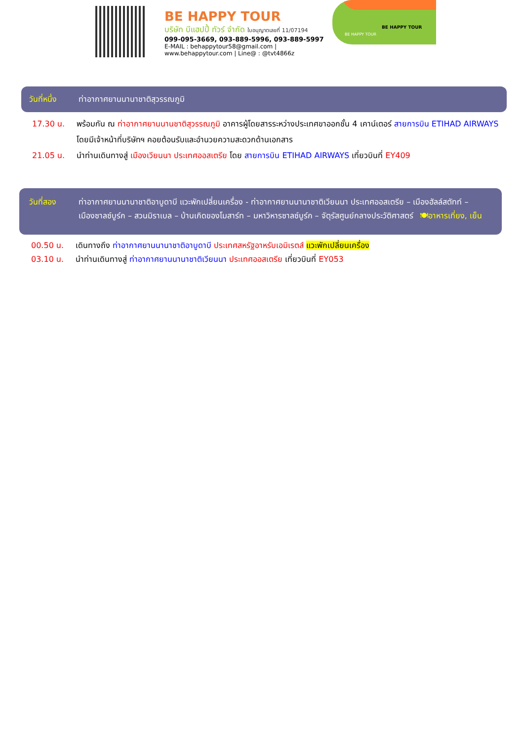BE HAPPY TOUR
บริษัท บีแฮปปี้ ทัวร์ จำกัด ใบอนุญาตเลขที่ 11/07194
099-095-3669, 093-889-5996, 093-889-5997
E-MAIL : behappytour58@gmail.com | www.behappytour.com | Line@ : @tvt4866z
BE HAPPY TOUR
BE HAPPY TOUR
วันที่หนึ่ง ท่าอากาศยานนานาชาติสุวรรณภูมิ
17.30 น. พร้อมกัน ณ ท่าอากาศยานนานชาติสุวรรณภูมิ อาคารผู้โดยสารระหว่างประเทศขาออกชั้น 4 เคาน์เตอร์ สายการบิน ETIHAD AIRWAYS โดยมีเจ้าหน้าที่บริษัทฯ คอยต้อนรับและอำนวยความสะดวกด้านเอกสาร
21.05 น. นำท่านเดินทางสู่ เมืองเวียนนา ประเทศออสเตรีย โดย สายการบิน ETIHAD AIRWAYS เที่ยวบินที่ EY409
วันที่สอง ท่าอากาศยานนานาชาติอาบูดาบี แวะพักเปลี่ยนเครื่อง - ท่าอากาศยานนานาชาติเวียนนา ประเทศออสเตรีย – เมืองฮัลล์สตัทท์ – เมืองซาลซ์บูร์ก – สวนมิราเบล – บ้านเกิดของโมสาร์ท – มหาวิหารซาลซ์บูร์ก – จัตุรัสศูนย์กลางประวัติศาสตร์ 🍽อาหารเที่ยง, เย็น
00.50 น. เดินทางถึง ท่าอากาศยานนานาชาติอาบูดาบี ประเทศสหรัฐอาหรับเอมิเรตส์ แวะพักเปลี่ยนเครื่อง
03.10 น. นำท่านเดินทางสู่ ท่าอากาศยานนานาชาติเวียนนา ประเทศออสเตรีย เที่ยวบินที่ EY053